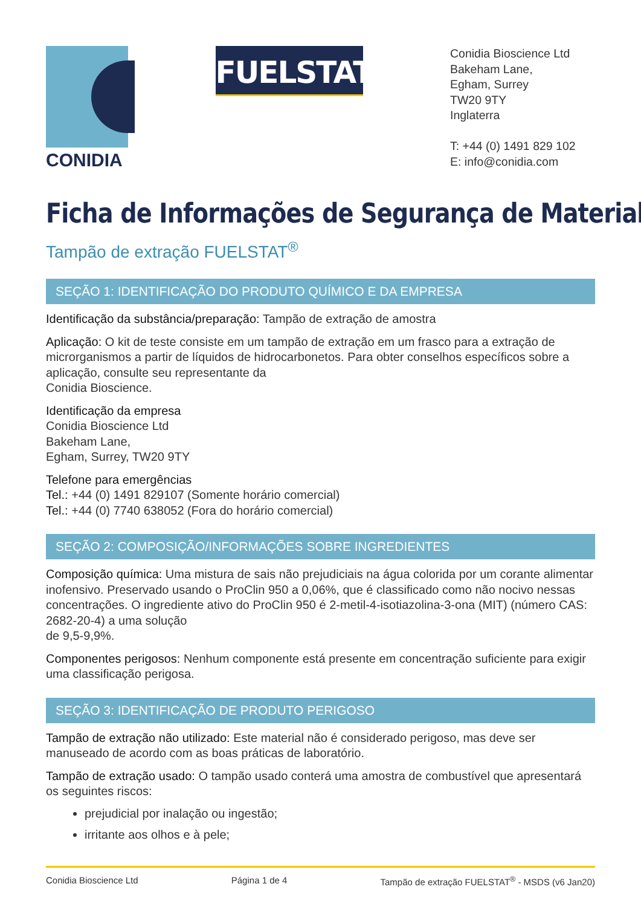CONIDIA
FUELSTAT<sup>®</sup>
Conidia Bioscience Ltd
Bakeham Lane,
Egham, Surrey
TW20 9TY
Inglaterra
T: +44 (0) 1491 829 102
E: info@conidia.com
Ficha de Informações de Segurança de Material
Tampão de extração FUELSTAT<sup>®</sup>
SEÇÃO 1: IDENTIFICAÇÃO DO PRODUTO QUÍMICO E DA EMPRESA
Identificação da substância/preparação: Tampão de extração de amostra
Aplicação: O kit de teste consiste em um tampão de extração em um frasco para a extração de microrganismos a partir de líquidos de hidrocarbonetos. Para obter conselhos específicos sobre a aplicação, consulte seu representante da
Conidia Bioscience.
Identificação da empresa
Conidia Bioscience Ltd
Bakeham Lane,
Egham, Surrey, TW20 9TY
Telefone para emergências
Tel.: +44 (0) 1491 829107 (Somente horário comercial)
Tel.: +44 (0) 7740 638052 (Fora do horário comercial)
SEÇÃO 2: COMPOSIÇÃO/INFORMAÇÕES SOBRE INGREDIENTES
Composição química: Uma mistura de sais não prejudiciais na água colorida por um corante alimentar inofensivo. Preservado usando o ProClin 950 a 0,06%, que é classificado como não nocivo nessas concentrações. O ingrediente ativo do ProClin 950 é 2-metil-4-isotiazolina-3-ona (MIT) (número CAS: 2682-20-4) a uma solução
de 9,5-9,9%.
Componentes perigosos: Nenhum componente está presente em concentração suficiente para exigir uma classificação perigosa.
SEÇÃO 3: IDENTIFICAÇÃO DE PRODUTO PERIGOSO
Tampão de extração não utilizado: Este material não é considerado perigoso, mas deve ser manuseado de acordo com as boas práticas de laboratório.
Tampão de extração usado: O tampão usado conterá uma amostra de combustível que apresentará os seguintes riscos:
prejudicial por inalação ou ingestão;
irritante aos olhos e à pele;
Conidia Bioscience Ltd Página 1 de 4 Tampão de extração FUELSTAT<sup>®</sup> - MSDS (v6 Jan20)